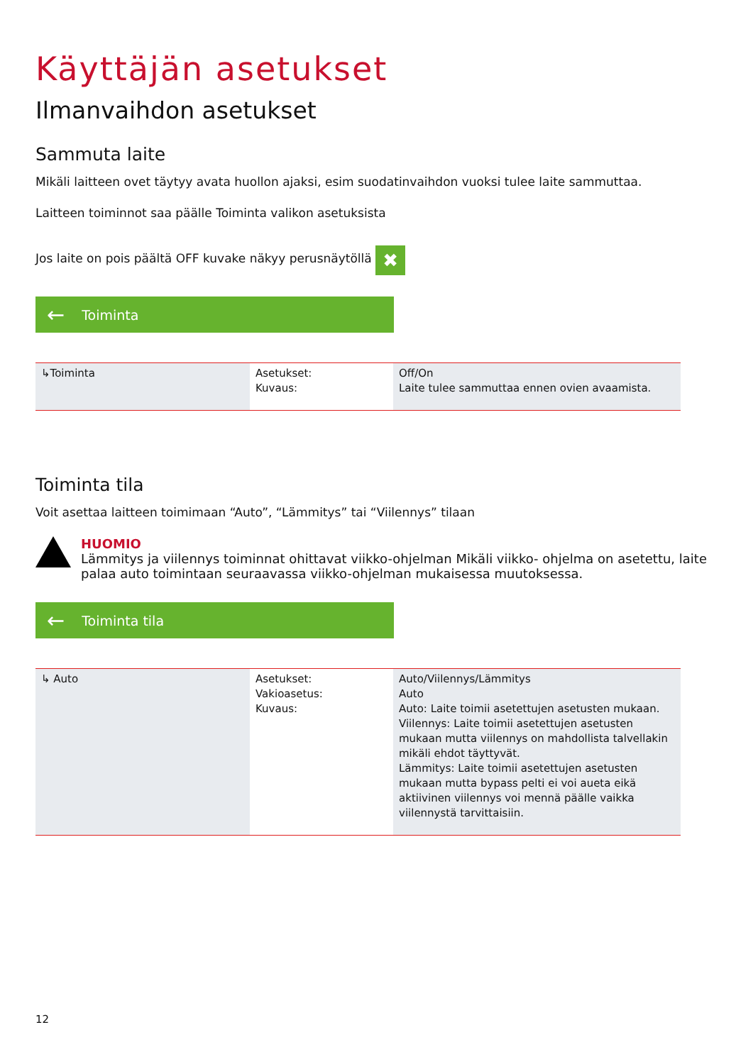Käyttäjän asetukset
Ilmanvaihdon asetukset
Sammuta laite
Mikäli laitteen ovet täytyy avata huollon ajaksi, esim suodatinvaihdon vuoksi tulee laite sammuttaa.
Laitteen toiminnot saa päälle Toiminta valikon asetuksista
Jos laite on pois päältä OFF kuvake näkyy perusnäytöllä ✖
← Toiminta
| ↳Toiminta | Asetukset: Kuvaus: | Off/On Laite tulee sammuttaa ennen ovien avaamista. |
Toiminta tila
Voit asettaa laitteen toimimaan “Auto”, “Lämmitys” tai “Viilennys” tilaan
HUOMIO
Lämmitys ja viilennys toiminnat ohittavat viikko-ohjelman Mikäli viikko- ohjelma on asetettu, laite palaa auto toimintaan seuraavassa viikko-ohjelman mukaisessa muutoksessa.
← Toiminta tila
| ↳ Auto | Asetukset: Vakioasetus: Kuvaus: | Auto/Viilennys/Lämmitys Auto Auto: Laite toimii asetettujen asetusten mukaan. Viilennys: Laite toimii asetettujen asetusten mukaan mutta viilennys on mahdollista talvellakin mikäli ehdot täyttyvät. Lämmitys: Laite toimii asetettujen asetusten mukaan mutta bypass pelti ei voi aueta eikä aktiivinen viilennys voi mennä päälle vaikka viilennystä tarvittaisiin. |
12